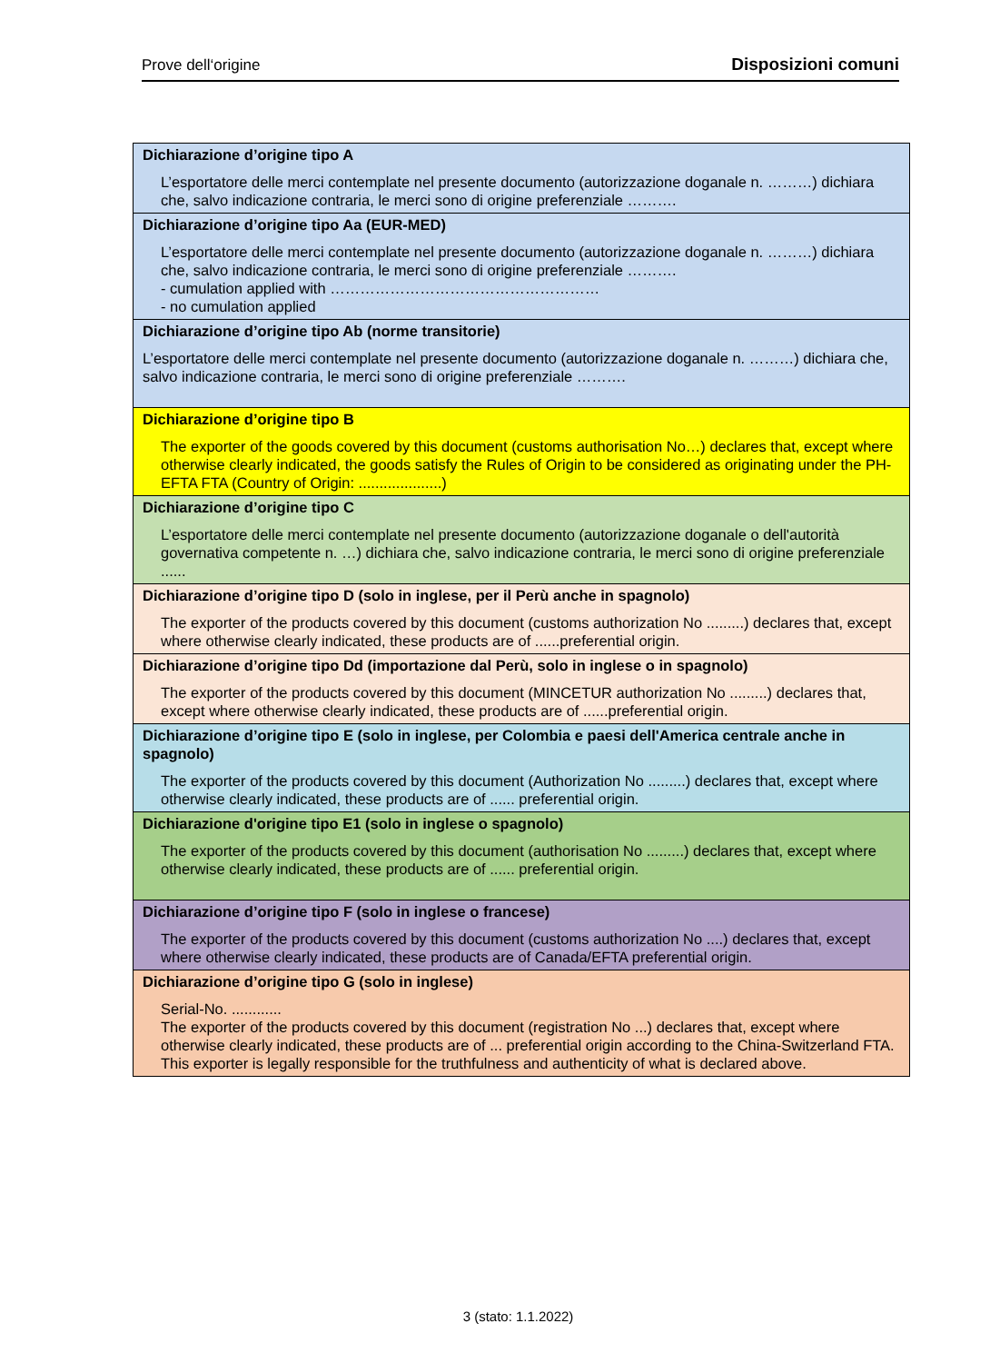Prove dell‘origine Disposizioni comuni
| Dichiarazione d’origine tipo A L’esportatore delle merci contemplate nel presente documento (autorizzazione doganale n. ………) dichiara che, salvo indicazione contraria, le merci sono di origine preferenziale ………. |
| Dichiarazione d’origine tipo Aa (EUR-MED) L’esportatore delle merci contemplate nel presente documento (autorizzazione doganale n. ………) dichiara che, salvo indicazione contraria, le merci sono di origine preferenziale ………. - cumulation applied with ……………………………………………… - no cumulation applied |
| Dichiarazione d’origine tipo Ab (norme transitorie) L’esportatore delle merci contemplate nel presente documento (autorizzazione doganale n. ………) dichiara che, salvo indicazione contraria, le merci sono di origine preferenziale ………. |
| Dichiarazione d’origine tipo B The exporter of the goods covered by this document (customs authorisation No…) declares that, except where otherwise clearly indicated, the goods satisfy the Rules of Origin to be considered as originating under the PH-EFTA FTA (Country of Origin: ....................) |
| Dichiarazione d’origine tipo C L’esportatore delle merci contemplate nel presente documento (autorizzazione doganale o dell'autorità governativa competente n. …) dichiara che, salvo indicazione contraria, le merci sono di origine preferenziale ...... |
| Dichiarazione d’origine tipo D (solo in inglese, per il Perù anche in spagnolo) The exporter of the products covered by this document (customs authorization No .........) declares that, except where otherwise clearly indicated, these products are of ......preferential origin. |
| Dichiarazione d’origine tipo Dd (importazione dal Perù, solo in inglese o in spagnolo) The exporter of the products covered by this document (MINCETUR authorization No .........) declares that, except where otherwise clearly indicated, these products are of ......preferential origin. |
| Dichiarazione d’origine tipo E (solo in inglese, per Colombia e paesi dell'America centrale anche in spagnolo) The exporter of the products covered by this document (Authorization No .........) declares that, except where otherwise clearly indicated, these products are of ...... preferential origin. |
| Dichiarazione d'origine tipo E1 (solo in inglese o spagnolo) The exporter of the products covered by this document (authorisation No .........) declares that, except where otherwise clearly indicated, these products are of ...... preferential origin. |
| Dichiarazione d’origine tipo F (solo in inglese o francese) The exporter of the products covered by this document (customs authorization No ....) declares that, except where otherwise clearly indicated, these products are of Canada/EFTA preferential origin. |
| Dichiarazione d’origine tipo G (solo in inglese) Serial-No. ............ The exporter of the products covered by this document (registration No ...) declares that, except where otherwise clearly indicated, these products are of ... preferential origin according to the China-Switzerland FTA. This exporter is legally responsible for the truthfulness and authenticity of what is declared above. |
3 (stato: 1.1.2022)